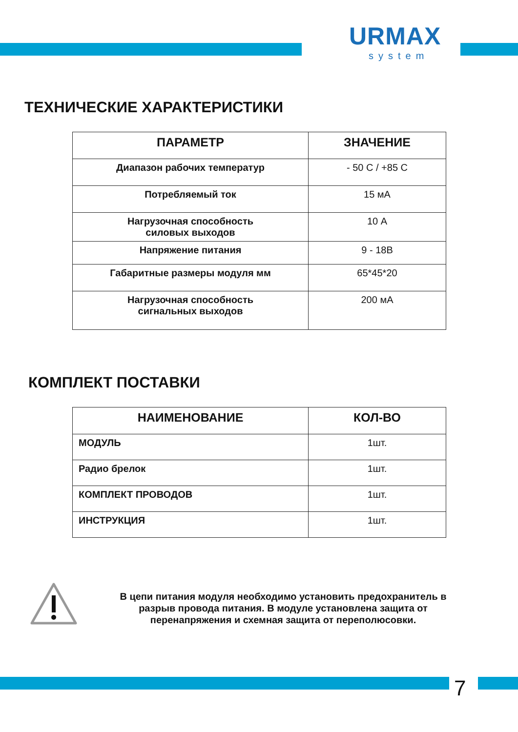URMAX
system
ТЕХНИЧЕСКИЕ ХАРАКТЕРИСТИКИ
| ПАРАМЕТР | ЗНАЧЕНИЕ |
| --- | --- |
| Диапазон рабочих температур | - 50 C / +85 C |
| Потребляемый ток | 15 мА |
| Нагрузочная способность силовых выходов | 10 А |
| Напряжение питания | 9 - 18В |
| Габаритные размеры модуля мм | 65*45*20 |
| Нагрузочная способность сигнальных выходов | 200 мА |
КОМПЛЕКТ ПОСТАВКИ
| НАИМЕНОВАНИЕ | КОЛ-ВО |
| --- | --- |
| МОДУЛЬ | 1шт. |
| Радио брелок | 1шт. |
| КОМПЛЕКТ ПРОВОДОВ | 1шт. |
| ИНСТРУКЦИЯ | 1шт. |
В цепи питания модуля необходимо установить предохранитель в разрыв провода питания. В модуле установлена защита от перенапряжения и схемная защита от переполюсовки.
7